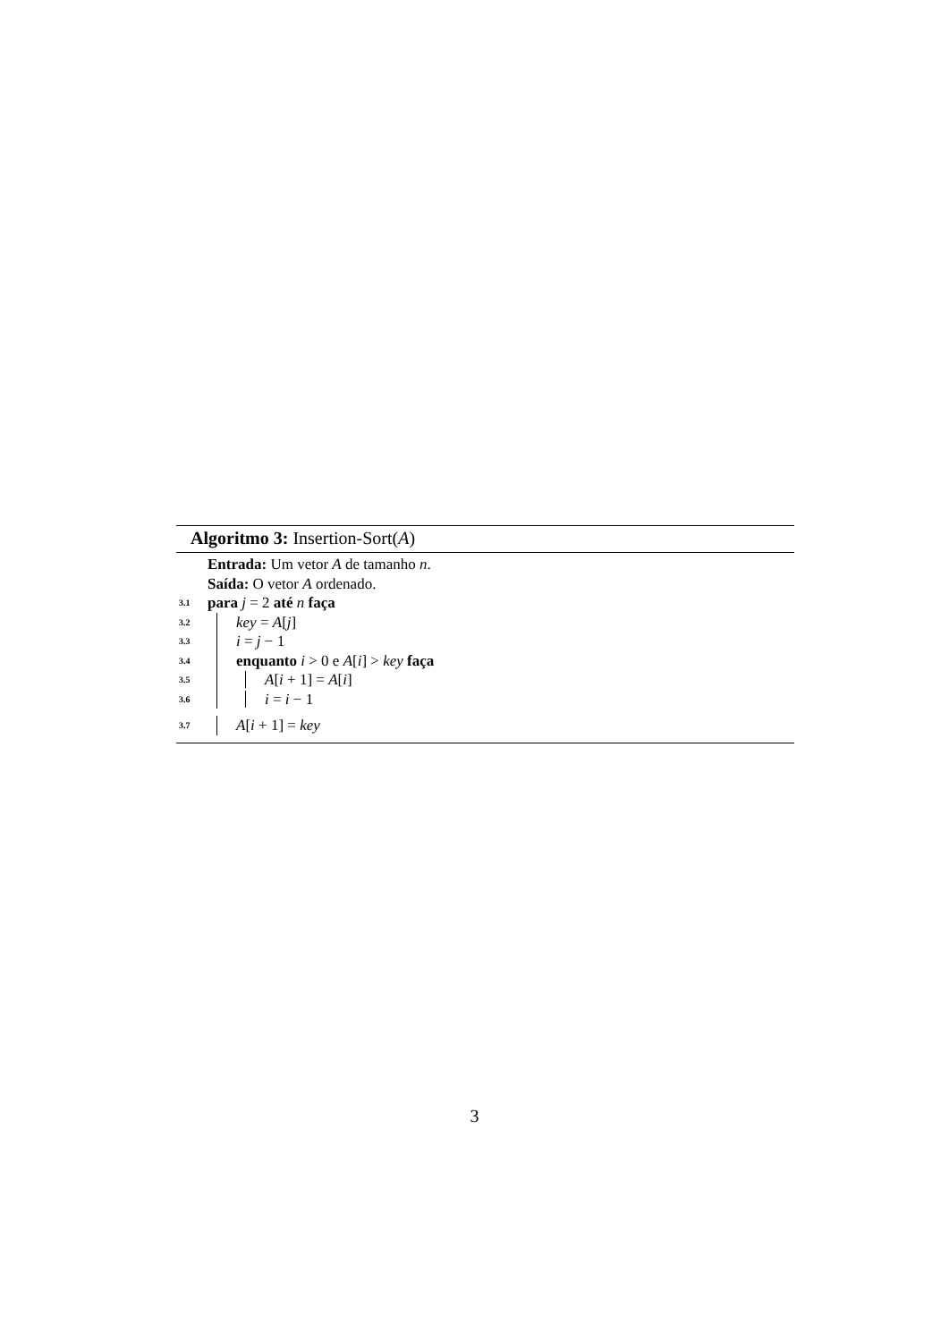Algoritmo 3: Insertion-Sort(A)
Entrada: Um vetor A de tamanho n.
Saída: O vetor A ordenado.
3.1 para j = 2 até n faça
3.2 key = A[j]
3.3 i = j − 1
3.4 enquanto i > 0 e A[i] > key faça
3.5 A[i + 1] = A[i]
3.6 i = i − 1
3.7 A[i + 1] = key
3